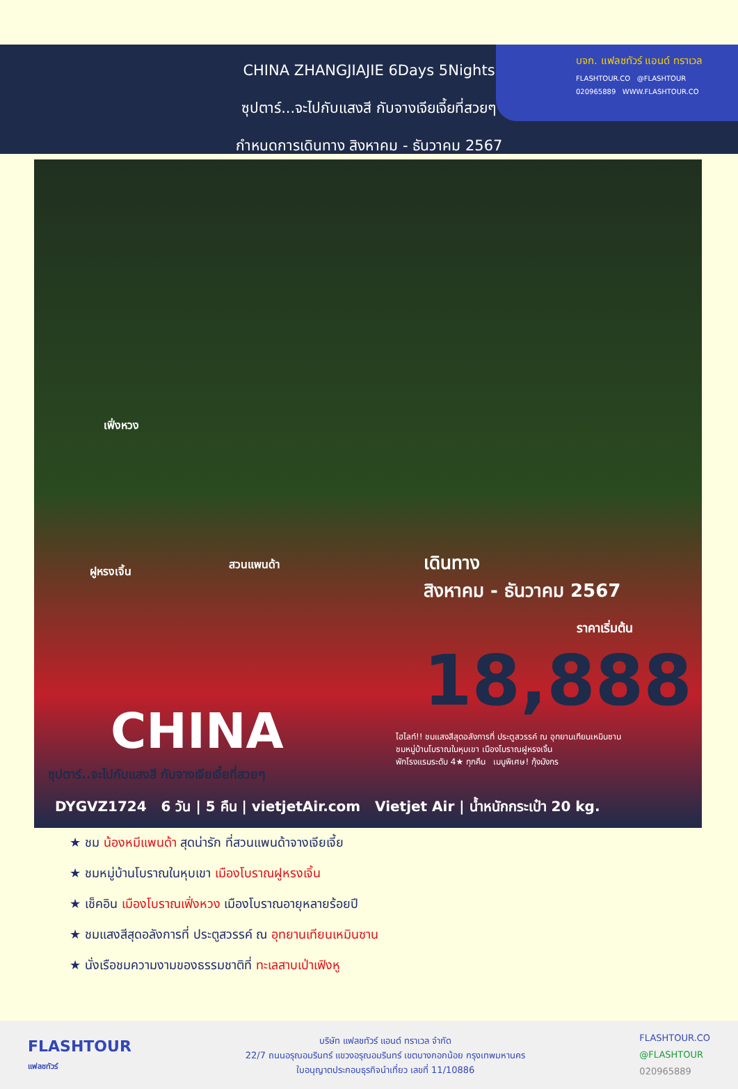บจก. แฟลชทัวร์ แอนด์ ทราเวล
FLASHTOUR.CO @FLASHTOUR
020965889 WWW.FLASHTOUR.CO
CHINA ZHANGJIAJIE 6Days 5Nights
ซุปตาร์...จะไปกับแสงสี กับจางเจียเจี้ยที่สวยๆ
กำหนดการเดินทาง สิงหาคม - ธันวาคม 2567
เฟิ่งหวง
ฝูหรงเจิ้น
สวนแพนด้า เดินทาง
สิงหาคม - ธันวาคม 2567
ราคาเริ่มต้น
18,888
CHINA
ซุปตาร์..จะไปกับแสงสี กับจางเจียเจี้ยที่สวยๆ
ไฮไลท์!! ชมแสงสีสุดอลังการที่ ประตูสวรรค์ ณ อุทยานเทียนเหมินซาน
ชมหมู่บ้านโบราณในหุบเขา เมืองโบราณฝูหรงเจิ้น
พักโรงแรมระดับ 4★ ทุกคืน เมนูพิเศษ! กุ้งมังกร
DYGVZ1724 6 วัน | 5 คืน | vietjetAir.com Vietjet Air | น้ำหนักกระเป๋า 20 kg.
★ ชม น้องหมีแพนด้า สุดน่ารัก ที่สวนแพนด้าจางเจียเจี้ย
★ ชมหมู่บ้านโบราณในหุบเขา เมืองโบราณฝูหรงเจิ้น
★ เช็คอิน เมืองโบราณเฟิ่งหวง เมืองโบราณอายุหลายร้อยปี
★ ชมแสงสีสุดอลังการที่ ประตูสวรรค์ ณ อุทยานเทียนเหมินซาน
★ นั่งเรือชมความงามของธรรมชาติที่ ทะเลสาบเป่าเฟิงหู
FLASHTOUR
แฟลชทัวร์
บริษัท แฟลชทัวร์ แอนด์ ทราเวล จำกัด
22/7 ถนนอรุณอมรินทร์ แขวงอรุณอมรินทร์ เขตบางกอกน้อย กรุงเทพมหานคร
ใบอนุญาตประกอบธุรกิจนำเที่ยว เลขที่ 11/10886
FLASHTOUR.CO
@FLASHTOUR
020965889